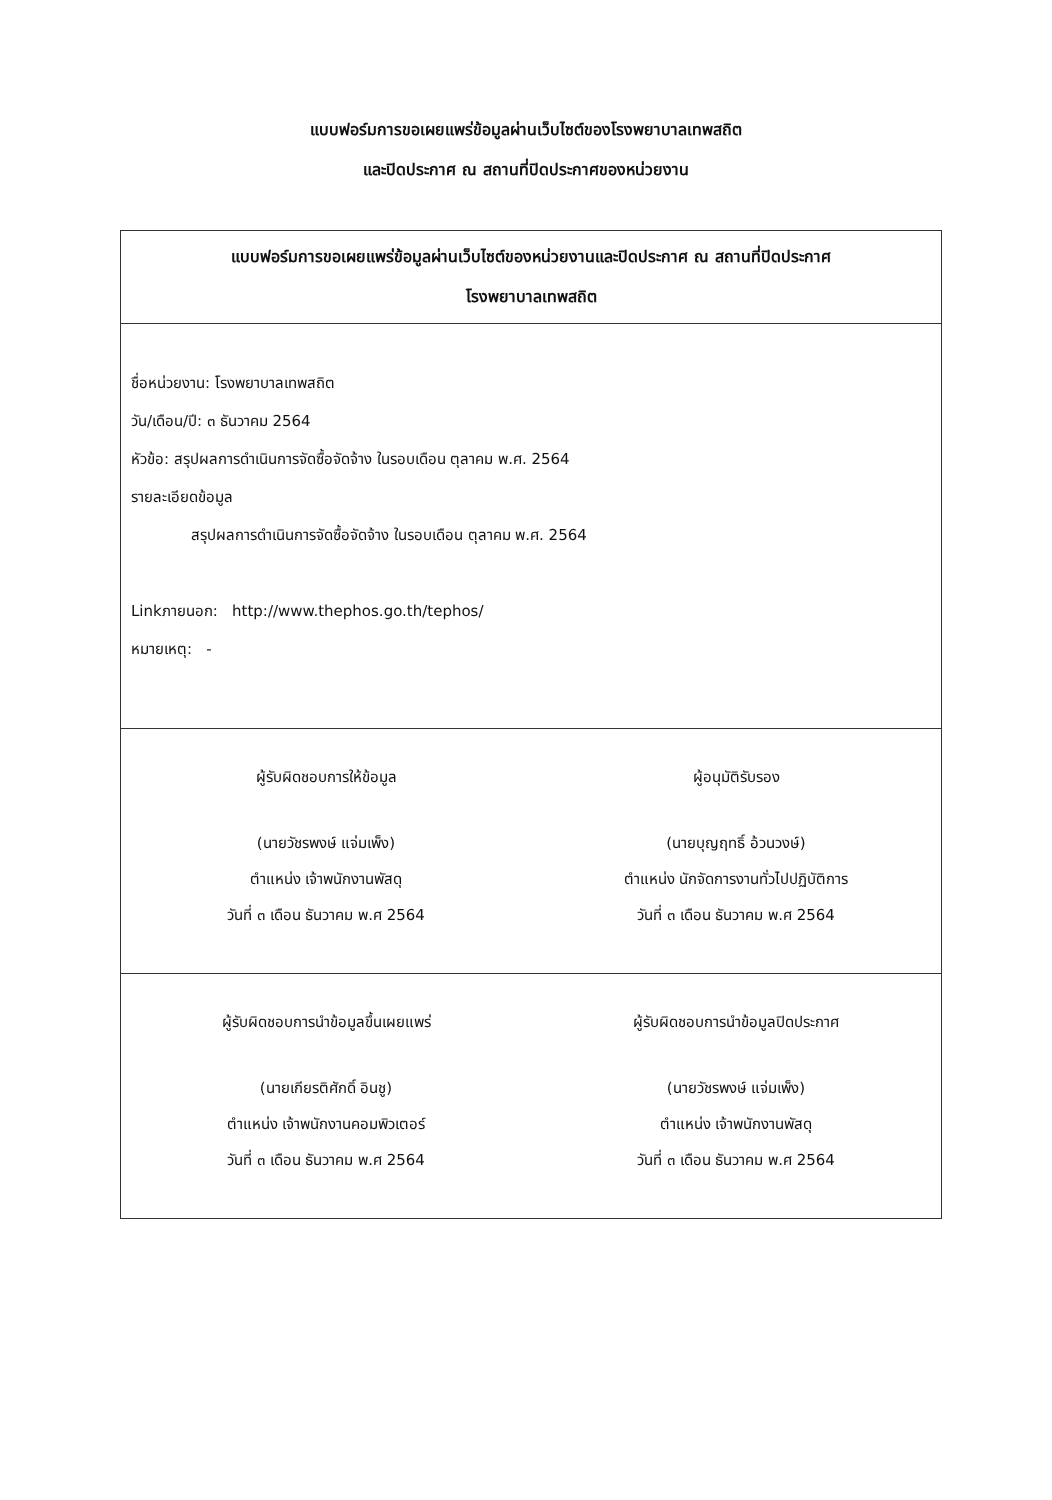แบบฟอร์มการขอเผยแพร่ข้อมูลผ่านเว็บไซต์ของโรงพยาบาลเทพสถิต
และปิดประกาศ ณ สถานที่ปิดประกาศของหน่วยงาน
| แบบฟอร์มการขอเผยแพร่ข้อมูลผ่านเว็บไซต์ของหน่วยงานและปิดประกาศ ณ สถานที่ปิดประกาศ โรงพยาบาลเทพสถิต | |
| ชื่อหน่วยงาน: โรงพยาบาลเทพสถิต วัน/เดือน/ปี: ๓ ธันวาคม 2564 หัวข้อ: สรุปผลการดำเนินการจัดซื้อจัดจ้าง ในรอบเดือน ตุลาคม พ.ศ. 2564 รายละเอียดข้อมูล สรุปผลการดำเนินการจัดซื้อจัดจ้าง ในรอบเดือน ตุลาคม พ.ศ. 2564 Linkภายนอก: http://www.thephos.go.th/tephos/ หมายเหตุ: - | |
| ผู้รับผิดชอบการให้ข้อมูล (นายวัชรพงษ์ แจ่มเพ็ง) ตำแหน่ง เจ้าพนักงานพัสดุ วันที่ ๓ เดือน ธันวาคม พ.ศ 2564 | ผู้อนุมัติรับรอง (นายบุญฤทธิ์ อ้วนวงษ์) ตำแหน่ง นักจัดการงานทั่วไปปฏิบัติการ วันที่ ๓ เดือน ธันวาคม พ.ศ 2564 |
| ผู้รับผิดชอบการนำข้อมูลขึ้นเผยแพร่ (นายเกียรติศักดิ์ อินชู) ตำแหน่ง เจ้าพนักงานคอมพิวเตอร์ วันที่ ๓ เดือน ธันวาคม พ.ศ 2564 | ผู้รับผิดชอบการนำข้อมูลปิดประกาศ (นายวัชรพงษ์ แจ่มเพ็ง) ตำแหน่ง เจ้าพนักงานพัสดุ วันที่ ๓ เดือน ธันวาคม พ.ศ 2564 |